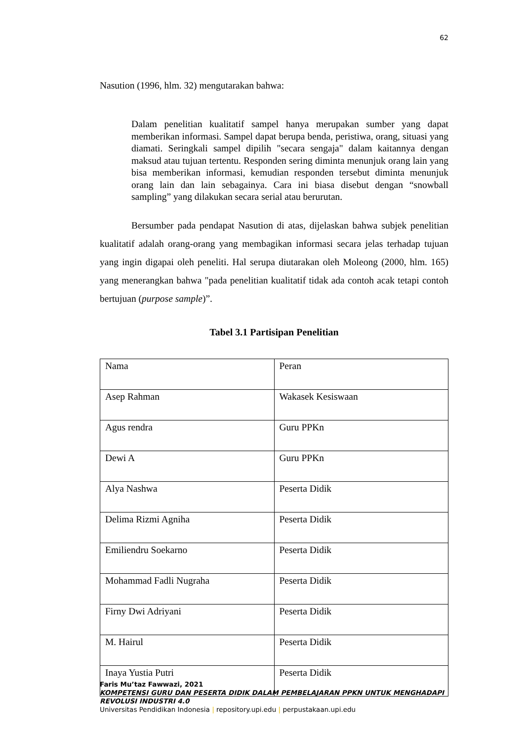62
Nasution (1996, hlm. 32) mengutarakan bahwa:
Dalam penelitian kualitatif sampel hanya merupakan sumber yang dapat memberikan informasi. Sampel dapat berupa benda, peristiwa, orang, situasi yang diamati. Seringkali sampel dipilih "secara sengaja" dalam kaitannya dengan maksud atau tujuan tertentu. Responden sering diminta menunjuk orang lain yang bisa memberikan informasi, kemudian responden tersebut diminta menunjuk orang lain dan lain sebagainya. Cara ini biasa disebut dengan “snowball sampling” yang dilakukan secara serial atau berurutan.
Bersumber pada pendapat Nasution di atas, dijelaskan bahwa subjek penelitian kualitatif adalah orang-orang yang membagikan informasi secara jelas terhadap tujuan yang ingin digapai oleh peneliti. Hal serupa diutarakan oleh Moleong (2000, hlm. 165) yang menerangkan bahwa "pada penelitian kualitatif tidak ada contoh acak tetapi contoh bertujuan (purpose sample)”.
Tabel 3.1 Partisipan Penelitian
| Nama | Peran |
| Asep Rahman | Wakasek Kesiswaan |
| Agus rendra | Guru PPKn |
| Dewi A | Guru PPKn |
| Alya Nashwa | Peserta Didik |
| Delima Rizmi Agniha | Peserta Didik |
| Emiliendru Soekarno | Peserta Didik |
| Mohammad Fadli Nugraha | Peserta Didik |
| Firny Dwi Adriyani | Peserta Didik |
| M. Hairul | Peserta Didik |
| Inaya Yustia Putri | Peserta Didik |
Faris Mu’taz Fawwazi, 2021
KOMPETENSI GURU DAN PESERTA DIDIK DALAM PEMBELAJARAN PPKN UNTUK MENGHADAPI
REVOLUSI INDUSTRI 4.0
Universitas Pendidikan Indonesia | repository.upi.edu | perpustakaan.upi.edu